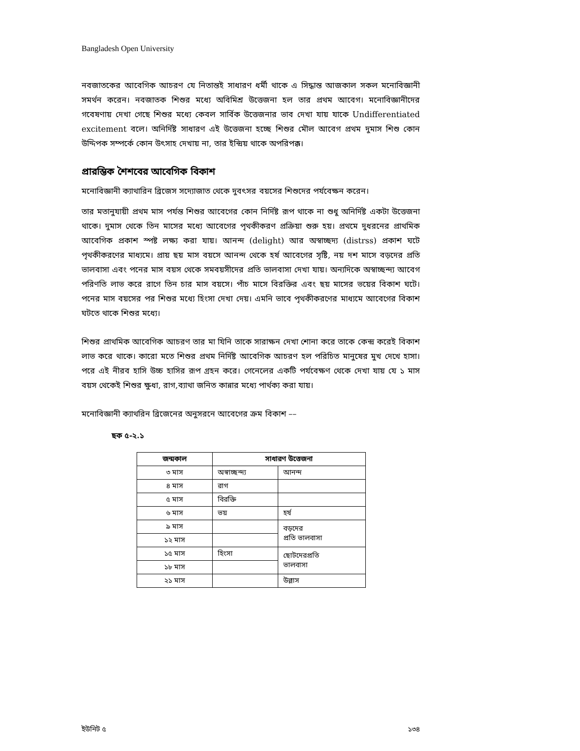Bangladesh Open University
নবজাতকের আবেগিক আচরণ যে নিতান্তই সাধারণ ধর্মী থাকে এ সিদ্ধান্ত আজকাল সকল মনোবিজ্ঞানী সমর্থন করেন। নবজাতক শিশুর মধ্যে অবিমিশ্র উত্তেজনা হল তার প্রথম আবেগ। মনোবিজ্ঞানীদের গবেষণায় দেখা গেছে শিশুর মধ্যে কেবল সার্বিক উত্তেজনার ভাব দেখা যায় যাকে Undifferentiated excitement বলে। অনির্দিষ্ট সাধারণ এই উত্তেজনা হচ্ছে শিশুর মৌল আবেগ প্রথম দুমাস শিশু কোন উদ্দিপক সম্পর্কে কোন উৎসাহ দেখায় না, তার ইন্দ্রিয় থাকে অপরিপক্ক।
প্রারম্ভিক শৈশবের আবেগিক বিকাশ
মনোবিজ্ঞানী ক্যাথারিন ব্রিজেস সদ্যোজাত থেকে দুবৎসর বয়সের শিশুদের পর্যবেক্ষন করেন।
তার মতানুযায়ী প্রথম মাস পর্যন্ত শিশুর আবেগের কোন নির্দিষ্ট রূপ থাকে না শুধু অনির্দিষ্ট একটা উত্তেজনা থাকে। দুমাস থেকে তিন মাসের মধ্যে আবেগের পৃথকীকরণ প্রক্রিয়া শুরু হয়। প্রথমে দুধরনের প্রাথমিক আবেগিক প্রকাশ স্পষ্ট লক্ষ্য করা যায়। আনন্দ (delight) আর অস্বাচ্ছদ্য (distrss) প্রকাশ ঘটে পৃথকীকরণের মাধ্যমে। প্রায় ছয় মাস বয়সে আনন্দ থেকে হর্ষ আবেগের সৃষ্টি, নয় দশ মাসে বড়দের প্রতি ভালবাসা এবং পনের মাস বয়স থেকে সমবয়সীদের প্রতি ভালবাসা দেখা যায়। অন্যদিকে অস্বাচ্ছন্দ্য আবেগ পরিণতি লাভ করে রাগে তিন চার মাস বয়সে। পাঁচ মাসে বিরক্তির এবং ছয় মাসের ভয়ের বিকাশ ঘটে। পনের মাস বয়সের পর শিশুর মধ্যে হিংসা দেখা দেয়। এমনি ভাবে পৃথকীকরণের মাধ্যমে আবেগের বিকাশ ঘটতে থাকে শিশুর মধ্যে।
শিশুর প্রাথমিক আবেগিক আচরণ তার মা যিনি তাকে সারাক্ষন দেখা শোনা করে তাকে কেন্দ্র করেই বিকাশ লাভ করে থাকে। কারো মতে শিশুর প্রথম নির্দিষ্ট আবেগিক আচরণ হল পরিচিত মানুষের মুখ দেখে হাসা। পরে এই নীরব হাসি উচ্চ হাসির রূপ গ্রহন করে। গেনেলের একটি পর্যবেক্ষণ থেকে দেখা যায় যে ১ মাস বয়স থেকেই শিশুর ক্ষুধা, রাগ,ব্যাথা জনিত কান্নার মধ্যে পার্থক্য করা যায়।
মনোবিজ্ঞানী ক্যাথরিন ব্রিজেনের অনুসরনে আবেগের ক্রম বিকাশ ––
ছক ৫-২.১
| জন্মকাল | সাধারণ উত্তেজনা | |
| --- | --- | --- |
| ৩ মাস | অস্বাচ্ছন্দ্য | আনন্দ |
| ৪ মাস | রাগ | |
| ৫ মাস | বিরক্তি | |
| ৬ মাস | ভয় | হর্ষ |
| ৯ মাস | | বড়দের প্রতি ভালবাসা |
| ১২ মাস | | |
| ১৫ মাস | হিংসা | ছোটদেরপ্রতি ভালবাসা |
| ১৮ মাস | | |
| ২১ মাস | | উল্লাস |
ইউনিট ৫ ১৩৪